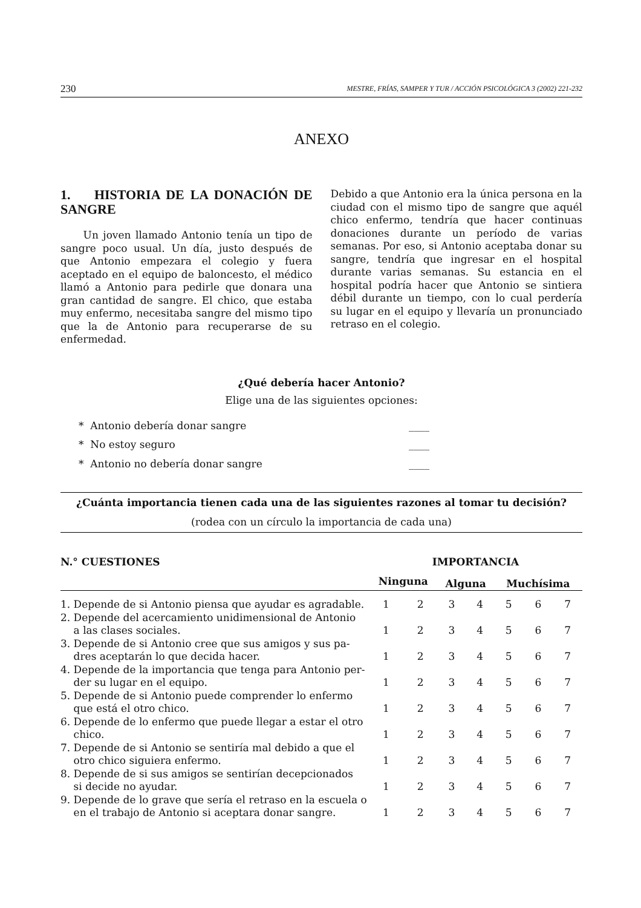230 MESTRE, FRÍAS, SAMPER Y TUR / ACCIÓN PSICOLÓGICA 3 (2002) 221-232
ANEXO
1. HISTORIA DE LA DONACIÓN DE SANGRE
Un joven llamado Antonio tenía un tipo de sangre poco usual. Un día, justo después de que Antonio empezara el colegio y fuera aceptado en el equipo de baloncesto, el médico llamó a Antonio para pedirle que donara una gran cantidad de sangre. El chico, que estaba muy enfermo, necesitaba sangre del mismo tipo que la de Antonio para recuperarse de su enfermedad.
Debido a que Antonio era la única persona en la ciudad con el mismo tipo de sangre que aquél chico enfermo, tendría que hacer continuas donaciones durante un período de varias semanas. Por eso, si Antonio aceptaba donar su sangre, tendría que ingresar en el hospital durante varias semanas. Su estancia en el hospital podría hacer que Antonio se sintiera débil durante un tiempo, con lo cual perdería su lugar en el equipo y llevaría un pronunciado retraso en el colegio.
¿Qué debería hacer Antonio?
Elige una de las siguientes opciones:
* Antonio debería donar sangre ____
* No estoy seguro ____
* Antonio no debería donar sangre ____
¿Cuánta importancia tienen cada una de las siguientes razones al tomar tu decisión?
(rodea con un círculo la importancia de cada una)
| N.° CUESTIONES | IMPORTANCIA | | | | | | |
| --- | --- | --- | --- | --- | --- | --- | --- |
| | Ninguna | | Alguna | | Muchísima | | |
| 1. Depende de si Antonio piensa que ayudar es agradable. | 1 | 2 | 3 | 4 | 5 | 6 | 7 |
| 2. Depende del acercamiento unidimensional de Antonio a las clases sociales. | 1 | 2 | 3 | 4 | 5 | 6 | 7 |
| 3. Depende de si Antonio cree que sus amigos y sus pa- dres aceptarán lo que decida hacer. | 1 | 2 | 3 | 4 | 5 | 6 | 7 |
| 4. Depende de la importancia que tenga para Antonio per- der su lugar en el equipo. | 1 | 2 | 3 | 4 | 5 | 6 | 7 |
| 5. Depende de si Antonio puede comprender lo enfermo que está el otro chico. | 1 | 2 | 3 | 4 | 5 | 6 | 7 |
| 6. Depende de lo enfermo que puede llegar a estar el otro chico. | 1 | 2 | 3 | 4 | 5 | 6 | 7 |
| 7. Depende de si Antonio se sentiría mal debido a que el otro chico siguiera enfermo. | 1 | 2 | 3 | 4 | 5 | 6 | 7 |
| 8. Depende de si sus amigos se sentirían decepcionados si decide no ayudar. | 1 | 2 | 3 | 4 | 5 | 6 | 7 |
| 9. Depende de lo grave que sería el retraso en la escuela o en el trabajo de Antonio si aceptara donar sangre. | 1 | 2 | 3 | 4 | 5 | 6 | 7 |